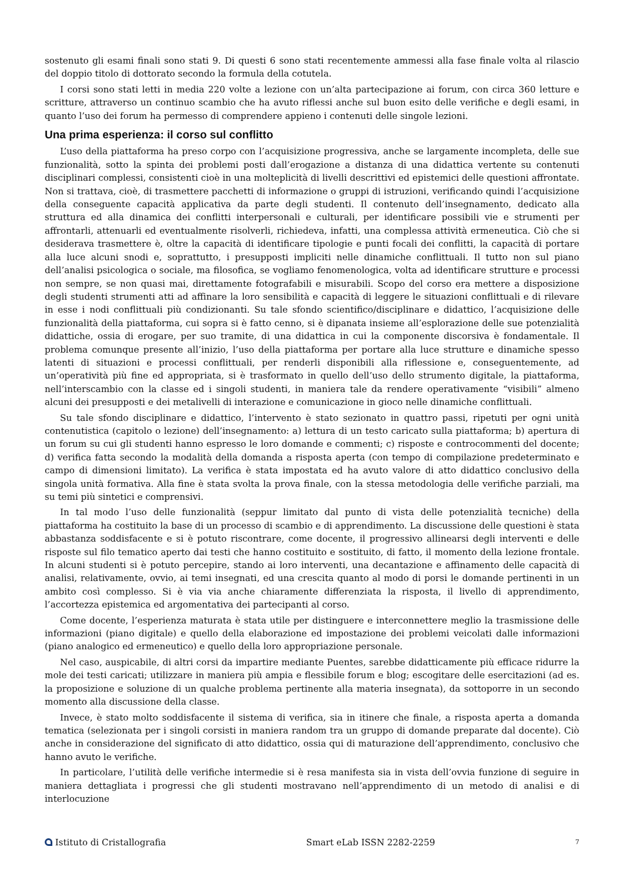sostenuto gli esami finali sono stati 9. Di questi 6 sono stati recentemente ammessi alla fase finale volta al rilascio del doppio titolo di dottorato secondo la formula della cotutela.
I corsi sono stati letti in media 220 volte a lezione con un’alta partecipazione ai forum, con circa 360 letture e scritture, attraverso un continuo scambio che ha avuto riflessi anche sul buon esito delle verifiche e degli esami, in quanto l’uso dei forum ha permesso di comprendere appieno i contenuti delle singole lezioni.
Una prima esperienza: il corso sul conflitto
L’uso della piattaforma ha preso corpo con l’acquisizione progressiva, anche se largamente incompleta, delle sue funzionalità, sotto la spinta dei problemi posti dall’erogazione a distanza di una didattica vertente su contenuti disciplinari complessi, consistenti cioè in una molteplicità di livelli descrittivi ed epistemici delle questioni affrontate. Non si trattava, cioè, di trasmettere pacchetti di informazione o gruppi di istruzioni, verificando quindi l’acquisizione della conseguente capacità applicativa da parte degli studenti. Il contenuto dell’insegnamento, dedicato alla struttura ed alla dinamica dei conflitti interpersonali e culturali, per identificare possibili vie e strumenti per affrontarli, attenuarli ed eventualmente risolverli, richiedeva, infatti, una complessa attività ermeneutica. Ciò che si desiderava trasmettere è, oltre la capacità di identificare tipologie e punti focali dei conflitti, la capacità di portare alla luce alcuni snodi e, soprattutto, i presupposti impliciti nelle dinamiche conflittuali. Il tutto non sul piano dell’analisi psicologica o sociale, ma filosofica, se vogliamo fenomenologica, volta ad identificare strutture e processi non sempre, se non quasi mai, direttamente fotografabili e misurabili. Scopo del corso era mettere a disposizione degli studenti strumenti atti ad affinare la loro sensibilità e capacità di leggere le situazioni conflittuali e di rilevare in esse i nodi conflittuali più condizionanti. Su tale sfondo scientifico/disciplinare e didattico, l’acquisizione delle funzionalità della piattaforma, cui sopra si è fatto cenno, si è dipanata insieme all’esplorazione delle sue potenzialità didattiche, ossia di erogare, per suo tramite, di una didattica in cui la componente discorsiva è fondamentale. Il problema comunque presente all’inizio, l’uso della piattaforma per portare alla luce strutture e dinamiche spesso latenti di situazioni e processi conflittuali, per renderli disponibili alla riflessione e, conseguentemente, ad un’operatività più fine ed appropriata, si è trasformato in quello dell’uso dello strumento digitale, la piattaforma, nell’interscambio con la classe ed i singoli studenti, in maniera tale da rendere operativamente “visibili” almeno alcuni dei presupposti e dei metalivelli di interazione e comunicazione in gioco nelle dinamiche conflittuali.
Su tale sfondo disciplinare e didattico, l’intervento è stato sezionato in quattro passi, ripetuti per ogni unità contenutistica (capitolo o lezione) dell’insegnamento: a) lettura di un testo caricato sulla piattaforma; b) apertura di un forum su cui gli studenti hanno espresso le loro domande e commenti; c) risposte e controcommenti del docente; d) verifica fatta secondo la modalità della domanda a risposta aperta (con tempo di compilazione predeterminato e campo di dimensioni limitato). La verifica è stata impostata ed ha avuto valore di atto didattico conclusivo della singola unità formativa. Alla fine è stata svolta la prova finale, con la stessa metodologia delle verifiche parziali, ma su temi più sintetici e comprensivi.
In tal modo l’uso delle funzionalità (seppur limitato dal punto di vista delle potenzialità tecniche) della piattaforma ha costituito la base di un processo di scambio e di apprendimento. La discussione delle questioni è stata abbastanza soddisfacente e si è potuto riscontrare, come docente, il progressivo allinearsi degli interventi e delle risposte sul filo tematico aperto dai testi che hanno costituito e sostituito, di fatto, il momento della lezione frontale. In alcuni studenti si è potuto percepire, stando ai loro interventi, una decantazione e affinamento delle capacità di analisi, relativamente, ovvio, ai temi insegnati, ed una crescita quanto al modo di porsi le domande pertinenti in un ambito così complesso. Si è via via anche chiaramente differenziata la risposta, il livello di apprendimento, l’accortezza epistemica ed argomentativa dei partecipanti al corso.
Come docente, l’esperienza maturata è stata utile per distinguere e interconnettere meglio la trasmissione delle informazioni (piano digitale) e quello della elaborazione ed impostazione dei problemi veicolati dalle informazioni (piano analogico ed ermeneutico) e quello della loro appropriazione personale.
Nel caso, auspicabile, di altri corsi da impartire mediante Puentes, sarebbe didatticamente più efficace ridurre la mole dei testi caricati; utilizzare in maniera più ampia e flessibile forum e blog; escogitare delle esercitazioni (ad es. la proposizione e soluzione di un qualche problema pertinente alla materia insegnata), da sottoporre in un secondo momento alla discussione della classe.
Invece, è stato molto soddisfacente il sistema di verifica, sia in itinere che finale, a risposta aperta a domanda tematica (selezionata per i singoli corsisti in maniera random tra un gruppo di domande preparate dal docente). Ciò anche in considerazione del significato di atto didattico, ossia qui di maturazione dell’apprendimento, conclusivo che hanno avuto le verifiche.
In particolare, l’utilità delle verifiche intermedie si è resa manifesta sia in vista dell’ovvia funzione di seguire in maniera dettagliata i progressi che gli studenti mostravano nell’apprendimento di un metodo di analisi e di interlocuzione
Istituto di Cristallografia Smart eLab ISSN 2282-2259 7